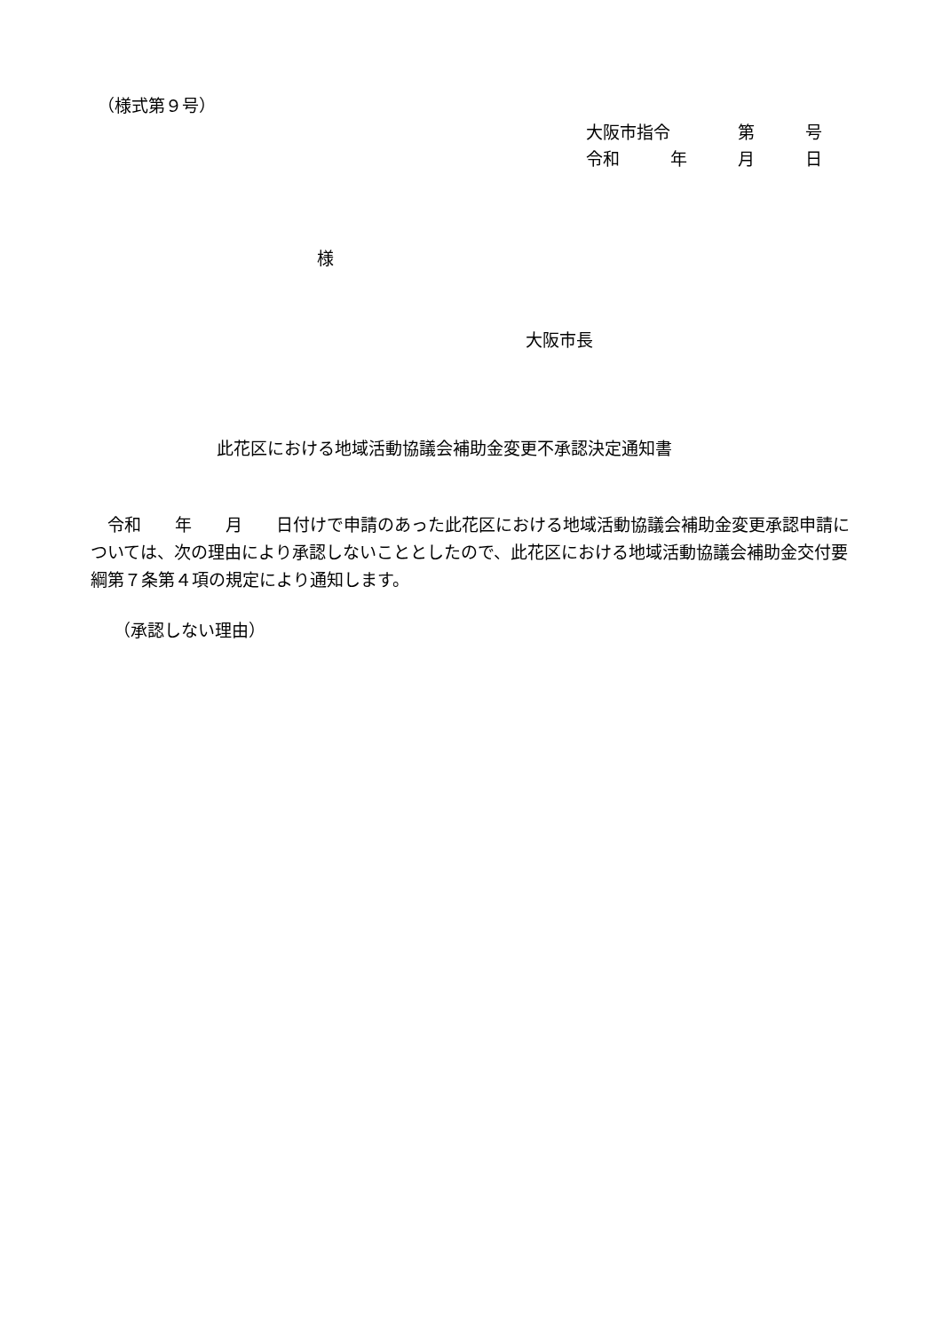（様式第９号）
大阪市指令　　　　第　　　号
令和　　　年　　　月　　　日
様
大阪市長
此花区における地域活動協議会補助金変更不承認決定通知書
　令和　　年　　月　　日付けで申請のあった此花区における地域活動協議会補助金変更承認申請については、次の理由により承認しないこととしたので、此花区における地域活動協議会補助金交付要綱第７条第４項の規定により通知します。
（承認しない理由）